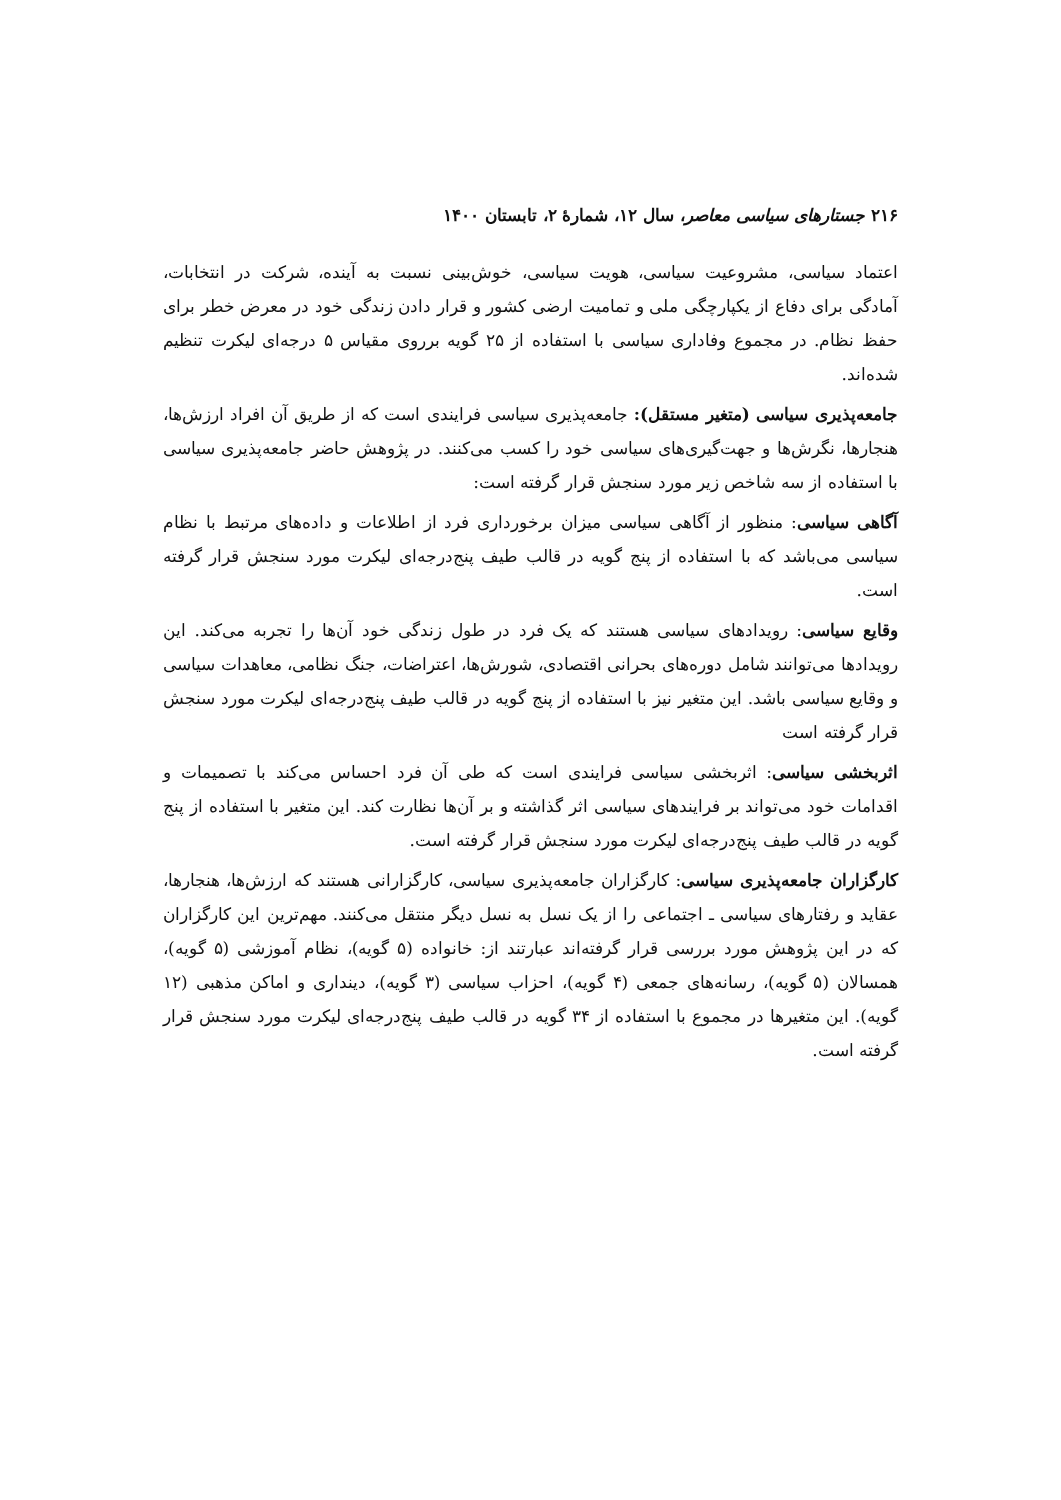۲۱۶ جستارهای سیاسی معاصر، سال ۱۲، شمارهٔ ۲، تابستان ۱۴۰۰
اعتماد سیاسی، مشروعیت سیاسی، هویت سیاسی، خوش‌بینی نسبت به آینده، شرکت در انتخابات، آمادگی برای دفاع از یکپارچگی ملی و تمامیت ارضی کشور و قرار دادن زندگی خود در معرض خطر برای حفظ نظام. در مجموع وفاداری سیاسی با استفاده از ۲۵ گویه برروی مقیاس ۵ درجه‌ای لیکرت تنظیم شده‌اند.
جامعه‌پذیری سیاسی (متغیر مستقل): جامعه‌پذیری سیاسی فرایندی است که از طریق آن افراد ارزش‌ها، هنجارها، نگرش‌ها و جهت‌گیری‌های سیاسی خود را کسب می‌کنند. در پژوهش حاضر جامعه‌پذیری سیاسی با استفاده از سه شاخص زیر مورد سنجش قرار گرفته است:
آگاهی سیاسی: منظور از آگاهی سیاسی میزان برخورداری فرد از اطلاعات و داده‌های مرتبط با نظام سیاسی می‌باشد که با استفاده از پنج گویه در قالب طیف پنج‌درجه‌ای لیکرت مورد سنجش قرار گرفته است.
وقایع سیاسی: رویدادهای سیاسی هستند که یک فرد در طول زندگی خود آن‌ها را تجربه می‌کند. این رویدادها می‌توانند شامل دوره‌های بحرانی اقتصادی، شورش‌ها، اعتراضات، جنگ نظامی، معاهدات سیاسی و وقایع سیاسی باشد. این متغیر نیز با استفاده از پنج گویه در قالب طیف پنج‌درجه‌ای لیکرت مورد سنجش قرار گرفته است
اثربخشی سیاسی: اثربخشی سیاسی فرایندی است که طی آن فرد احساس می‌کند با تصمیمات و اقدامات خود می‌تواند بر فرایندهای سیاسی اثر گذاشته و بر آن‌ها نظارت کند. این متغیر با استفاده از پنج گویه در قالب طیف پنج‌درجه‌ای لیکرت مورد سنجش قرار گرفته است.
کارگزاران جامعه‌پذیری سیاسی: کارگزاران جامعه‌پذیری سیاسی، کارگزارانی هستند که ارزش‌ها، هنجارها، عقاید و رفتارهای سیاسی ـ اجتماعی را از یک نسل به نسل دیگر منتقل می‌کنند. مهم‌ترین این کارگزاران که در این پژوهش مورد بررسی قرار گرفته‌اند عبارتند از: خانواده (۵ گویه)، نظام آموزشی (۵ گویه)، همسالان (۵ گویه)، رسانه‌های جمعی (۴ گویه)، احزاب سیاسی (۳ گویه)، دینداری و اماکن مذهبی (۱۲ گویه). این متغیرها در مجموع با استفاده از ۳۴ گویه در قالب طیف پنج‌درجه‌ای لیکرت مورد سنجش قرار گرفته است.